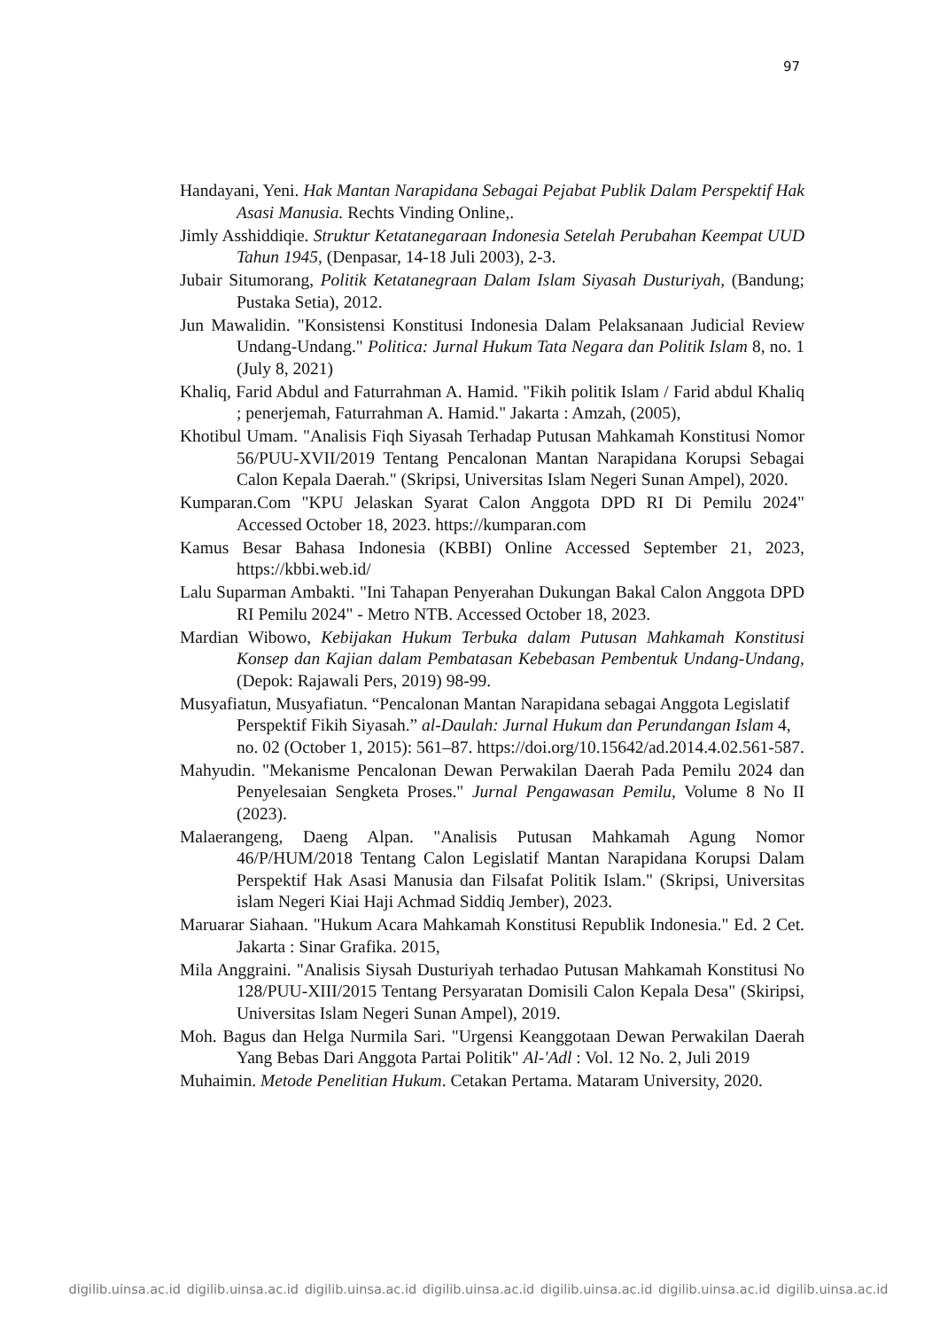97
Handayani, Yeni. Hak Mantan Narapidana Sebagai Pejabat Publik Dalam Perspektif Hak Asasi Manusia. Rechts Vinding Online,.
Jimly Asshiddiqie. Struktur Ketatanegaraan Indonesia Setelah Perubahan Keempat UUD Tahun 1945, (Denpasar, 14-18 Juli 2003), 2-3.
Jubair Situmorang, Politik Ketatanegraan Dalam Islam Siyasah Dusturiyah, (Bandung; Pustaka Setia), 2012.
Jun Mawalidin. "Konsistensi Konstitusi Indonesia Dalam Pelaksanaan Judicial Review Undang-Undang." Politica: Jurnal Hukum Tata Negara dan Politik Islam 8, no. 1 (July 8, 2021)
Khaliq, Farid Abdul and Faturrahman A. Hamid. "Fikih politik Islam / Farid abdul Khaliq ; penerjemah, Faturrahman A. Hamid." Jakarta : Amzah, (2005),
Khotibul Umam. "Analisis Fiqh Siyasah Terhadap Putusan Mahkamah Konstitusi Nomor 56/PUU-XVII/2019 Tentang Pencalonan Mantan Narapidana Korupsi Sebagai Calon Kepala Daerah." (Skripsi, Universitas Islam Negeri Sunan Ampel), 2020.
Kumparan.Com "KPU Jelaskan Syarat Calon Anggota DPD RI Di Pemilu 2024" Accessed October 18, 2023. https://kumparan.com
Kamus Besar Bahasa Indonesia (KBBI) Online Accessed September 21, 2023, https://kbbi.web.id/
Lalu Suparman Ambakti. "Ini Tahapan Penyerahan Dukungan Bakal Calon Anggota DPD RI Pemilu 2024" - Metro NTB. Accessed October 18, 2023.
Mardian Wibowo, Kebijakan Hukum Terbuka dalam Putusan Mahkamah Konstitusi Konsep dan Kajian dalam Pembatasan Kebebasan Pembentuk Undang-Undang, (Depok: Rajawali Pers, 2019) 98-99.
Musyafiatun, Musyafiatun. “Pencalonan Mantan Narapidana sebagai Anggota Legislatif Perspektif Fikih Siyasah.” al-Daulah: Jurnal Hukum dan Perundangan Islam 4, no. 02 (October 1, 2015): 561–87. https://doi.org/10.15642/ad.2014.4.02.561-587.
Mahyudin. "Mekanisme Pencalonan Dewan Perwakilan Daerah Pada Pemilu 2024 dan Penyelesaian Sengketa Proses." Jurnal Pengawasan Pemilu, Volume 8 No II (2023).
Malaerangeng, Daeng Alpan. "Analisis Putusan Mahkamah Agung Nomor 46/P/HUM/2018 Tentang Calon Legislatif Mantan Narapidana Korupsi Dalam Perspektif Hak Asasi Manusia dan Filsafat Politik Islam." (Skripsi, Universitas islam Negeri Kiai Haji Achmad Siddiq Jember), 2023.
Maruarar Siahaan. "Hukum Acara Mahkamah Konstitusi Republik Indonesia." Ed. 2 Cet. Jakarta : Sinar Grafika. 2015,
Mila Anggraini. "Analisis Siysah Dusturiyah terhadao Putusan Mahkamah Konstitusi No 128/PUU-XIII/2015 Tentang Persyaratan Domisili Calon Kepala Desa" (Skiripsi, Universitas Islam Negeri Sunan Ampel), 2019.
Moh. Bagus dan Helga Nurmila Sari. "Urgensi Keanggotaan Dewan Perwakilan Daerah Yang Bebas Dari Anggota Partai Politik" Al-'Adl : Vol. 12 No. 2, Juli 2019
Muhaimin. Metode Penelitian Hukum. Cetakan Pertama. Mataram University, 2020.
digilib.uinsa.ac.id digilib.uinsa.ac.id digilib.uinsa.ac.id digilib.uinsa.ac.id digilib.uinsa.ac.id digilib.uinsa.ac.id digilib.uinsa.ac.id